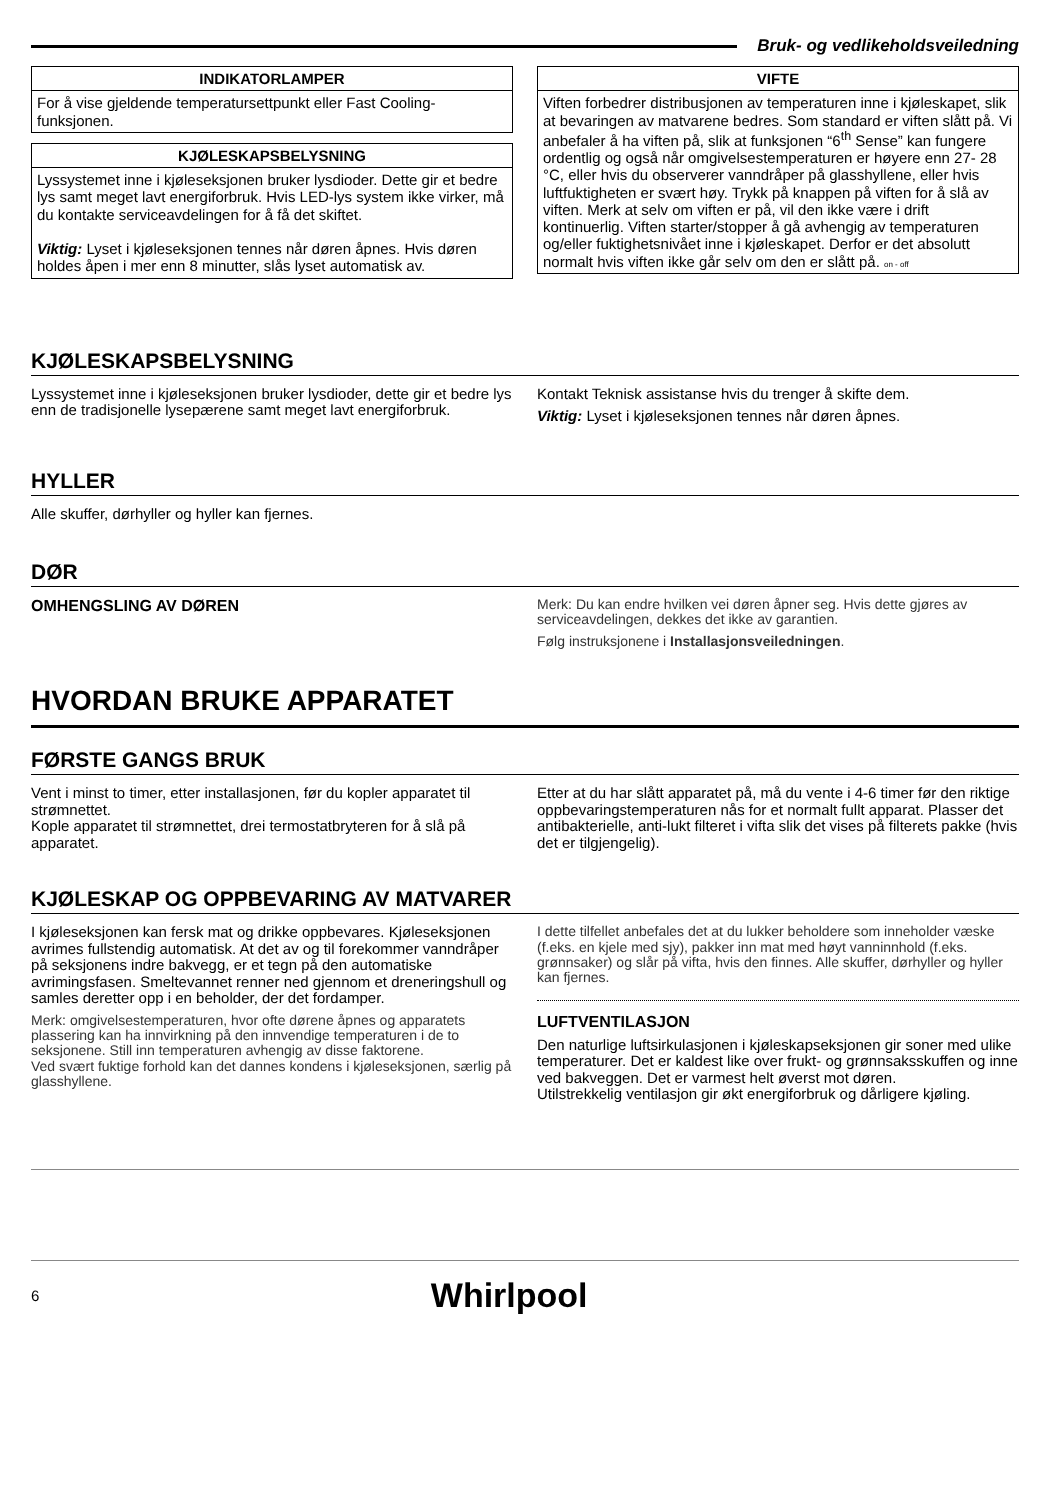Bruk- og vedlikeholdsveiledning
| INDIKATORLAMPER |
| --- |
| For å vise gjeldende temperatursettpunkt eller Fast Cooling-funksjonen. |
| KJØLESKAPSBELYSNING |
| --- |
| Lyssystemet inne i kjøleseksjonen bruker lysdioder. Dette gir et bedre lys samt meget lavt energiforbruk. Hvis LED-lys system ikke virker, må du kontakte serviceavdelingen for å få det skiftet. Viktig: Lyset i kjøleseksjonen tennes når døren åpnes. Hvis døren holdes åpen i mer enn 8 minutter, slås lyset automatisk av. |
| VIFTE |
| --- |
| Viften forbedrer distribusjonen av temperaturen inne i kjøleskapet, slik at bevaringen av matvarene bedres. Som standard er viften slått på. Vi anbefaler å ha viften på, slik at funksjonen “6<sup>th</sup> Sense” kan fungere ordentlig og også når omgivelsestemperaturen er høyere enn 27- 28 °C, eller hvis du observerer vanndråper på glasshyllene, eller hvis luftfuktigheten er svært høy. Trykk på knappen på viften for å slå av viften. Merk at selv om viften er på, vil den ikke være i drift kontinuerlig. Viften starter/stopper å gå avhengig av temperaturen og/eller fuktighetsnivået inne i kjøleskapet. Derfor er det absolutt normalt hvis viften ikke går selv om den er slått på. on - off |
KJØLESKAPSBELYSNING
Lyssystemet inne i kjøleseksjonen bruker lysdioder, dette gir et bedre lys enn de tradisjonelle lysepærene samt meget lavt energiforbruk.
Kontakt Teknisk assistanse hvis du trenger å skifte dem.
Viktig: Lyset i kjøleseksjonen tennes når døren åpnes.
HYLLER
Alle skuffer, dørhyller og hyller kan fjernes.
DØR
OMHENGSLING AV DØREN
Merk: Du kan endre hvilken vei døren åpner seg. Hvis dette gjøres av serviceavdelingen, dekkes det ikke av garantien.
Følg instruksjonene i Installasjonsveiledningen.
HVORDAN BRUKE APPARATET
FØRSTE GANGS BRUK
Vent i minst to timer, etter installasjonen, før du kopler apparatet til strømnettet.
Kople apparatet til strømnettet, drei termostatbryteren for å slå på apparatet.
Etter at du har slått apparatet på, må du vente i 4-6 timer før den riktige oppbevaringstemperaturen nås for et normalt fullt apparat. Plasser det antibakterielle, anti-lukt filteret i vifta slik det vises på filterets pakke (hvis det er tilgjengelig).
KJØLESKAP OG OPPBEVARING AV MATVARER
I kjøleseksjonen kan fersk mat og drikke oppbevares. Kjøleseksjonen avrimes fullstendig automatisk. At det av og til forekommer vanndråper på seksjonens indre bakvegg, er et tegn på den automatiske avrimingsfasen. Smeltevannet renner ned gjennom et dreneringshull og samles deretter opp i en beholder, der det fordamper.
Merk: omgivelsestemperaturen, hvor ofte dørene åpnes og apparatets plassering kan ha innvirkning på den innvendige temperaturen i de to seksjonene. Still inn temperaturen avhengig av disse faktorene.
Ved svært fuktige forhold kan det dannes kondens i kjøleseksjonen, særlig på glasshyllene.
I dette tilfellet anbefales det at du lukker beholdere som inneholder væske (f.eks. en kjele med sjy), pakker inn mat med høyt vanninnhold (f.eks. grønnsaker) og slår på vifta, hvis den finnes. Alle skuffer, dørhyller og hyller kan fjernes.
LUFTVENTILASJON
Den naturlige luftsirkulasjonen i kjøleskapseksjonen gir soner med ulike temperaturer. Det er kaldest like over frukt- og grønnsaksskuffen og inne ved bakveggen. Det er varmest helt øverst mot døren.
Utilstrekkelig ventilasjon gir økt energiforbruk og dårligere kjøling.
6
Whirlpool